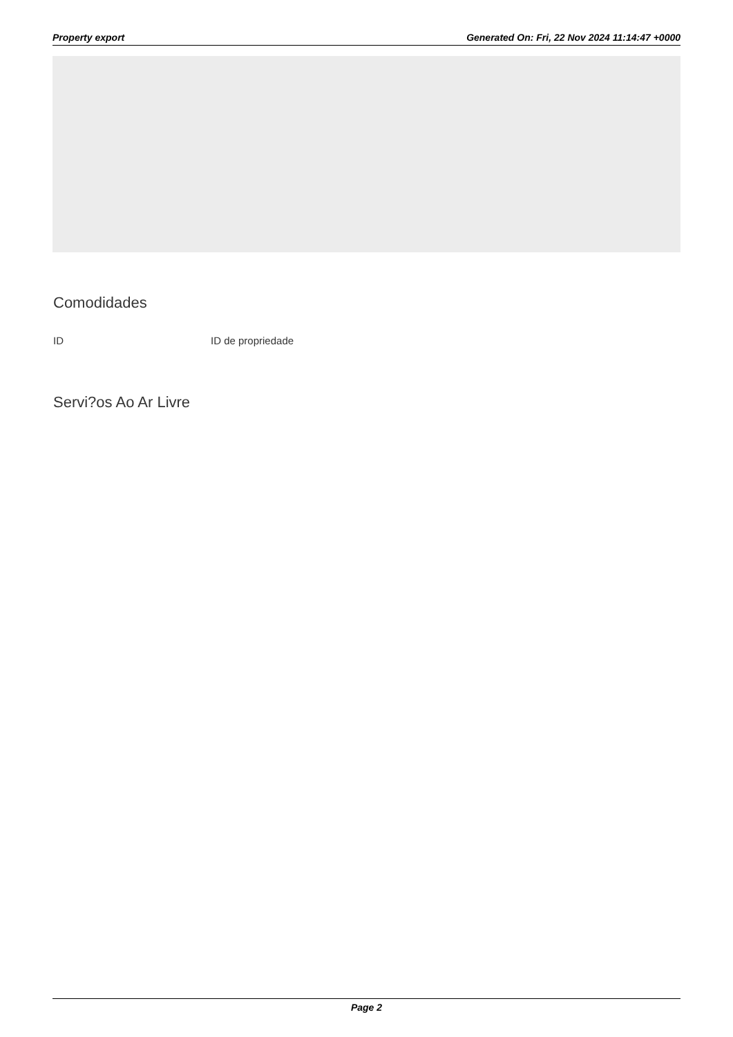Property export Generated On: Fri, 22 Nov 2024 11:14:47 +0000
Comodidades
ID ID de propriedade
Servi?os Ao Ar Livre
Page 2